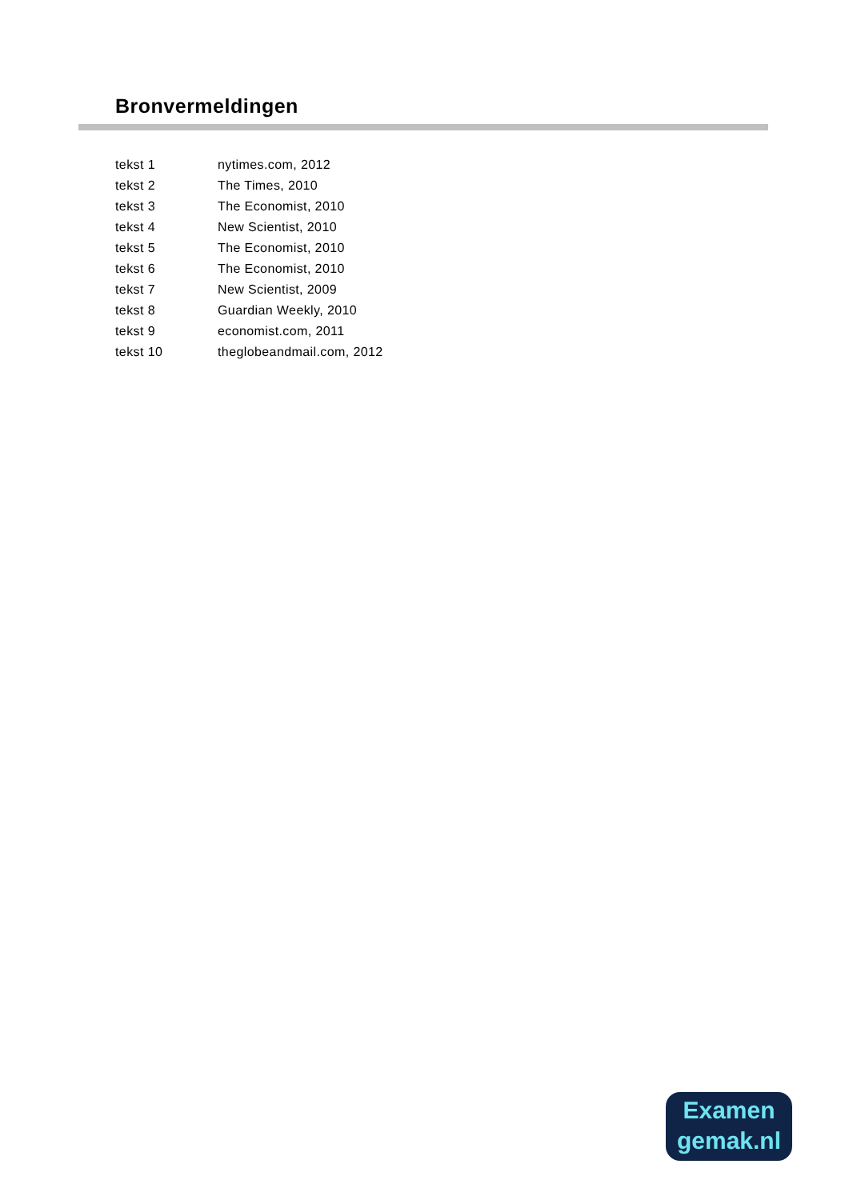Bronvermeldingen
| tekst 1 | nytimes.com, 2012 |
| tekst 2 | The Times, 2010 |
| tekst 3 | The Economist, 2010 |
| tekst 4 | New Scientist, 2010 |
| tekst 5 | The Economist, 2010 |
| tekst 6 | The Economist, 2010 |
| tekst 7 | New Scientist, 2009 |
| tekst 8 | Guardian Weekly, 2010 |
| tekst 9 | economist.com, 2011 |
| tekst 10 | theglobeandmail.com, 2012 |
Examen
gemak.nl